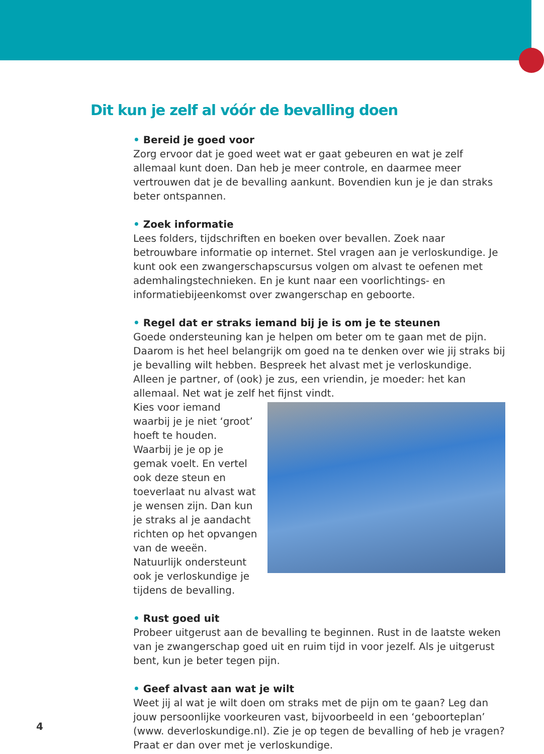Dit kun je zelf al vóór de bevalling doen
• Bereid je goed voor
Zorg ervoor dat je goed weet wat er gaat gebeuren en wat je zelf allemaal kunt doen. Dan heb je meer controle, en daarmee meer vertrouwen dat je de bevalling aankunt. Bovendien kun je je dan straks beter ontspannen.
• Zoek informatie
Lees folders, tijdschriften en boeken over bevallen. Zoek naar betrouwbare informatie op internet. Stel vragen aan je verloskundige. Je kunt ook een zwangerschapscursus volgen om alvast te oefenen met ademhalingstechnieken. En je kunt naar een voorlichtings- en informatiebijeenkomst over zwangerschap en geboorte.
• Regel dat er straks iemand bij je is om je te steunen
Goede ondersteuning kan je helpen om beter om te gaan met de pijn. Daarom is het heel belangrijk om goed na te denken over wie jij straks bij je bevalling wilt hebben. Bespreek het alvast met je verloskundige. Alleen je partner, of (ook) je zus, een vriendin, je moeder: het kan allemaal. Net wat je zelf het fijnst vindt.
Kies voor iemand waarbij je je niet ‘groot’ hoeft te houden. Waarbij je je op je gemak voelt. En vertel ook deze steun en toeverlaat nu alvast wat je wensen zijn. Dan kun je straks al je aandacht richten op het opvangen van de weeën. Natuurlijk ondersteunt ook je verloskundige je tijdens de bevalling.
• Rust goed uit
Probeer uitgerust aan de bevalling te beginnen. Rust in de laatste weken van je zwangerschap goed uit en ruim tijd in voor jezelf. Als je uitgerust bent, kun je beter tegen pijn.
• Geef alvast aan wat je wilt
Weet jij al wat je wilt doen om straks met de pijn om te gaan? Leg dan jouw persoonlijke voorkeuren vast, bijvoorbeeld in een ‘geboorteplan’ (www. deverloskundige.nl). Zie je op tegen de bevalling of heb je vragen? Praat er dan over met je verloskundige.
4